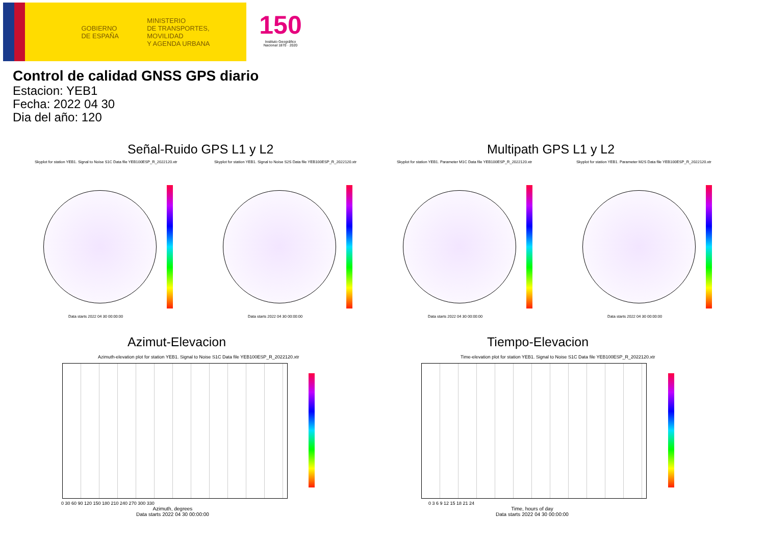GOBIERNO DE ESPAÑA
MINISTERIO
DE TRANSPORTES, MOVILIDAD
Y AGENDA URBANA
150
Instituto Geográfico Nacional 1870 · 2020
Control de calidad GNSS GPS diario
Estacion: YEB1
Fecha: 2022 04 30
Dia del año: 120
Señal-Ruido GPS L1 y L2 Multipath GPS L1 y L2
Skyplot for station YEB1. Signal to Noise S1C Data file YEB100ESP_R_2022120.xtr
Skyplot for station YEB1. Signal to Noise S2S Data file YEB100ESP_R_2022120.xtr
Skyplot for station YEB1. Parameter M1C Data file YEB100ESP_R_2022120.xtr
Skyplot for station YEB1. Parameter M2S Data file YEB100ESP_R_2022120.xtr
Data starts 2022 04 30 00:00:00
Data starts 2022 04 30 00:00:00
Data starts 2022 04 30 00:00:00
Data starts 2022 04 30 00:00:00
Azimut-Elevacion Tiempo-Elevacion
Azimuth-elevation plot for station YEB1. Signal to Noise S1C Data file YEB100ESP_R_2022120.xtr
Time-elevation plot for station YEB1. Signal to Noise S1C Data file YEB100ESP_R_2022120.xtr
0 30 60 90 120 150 180 210 240 270 300 330
0 3 6 9 12 15 18 21 24
Azimuth, degrees
Data starts 2022 04 30 00:00:00
Time, hours of day
Data starts 2022 04 30 00:00:00